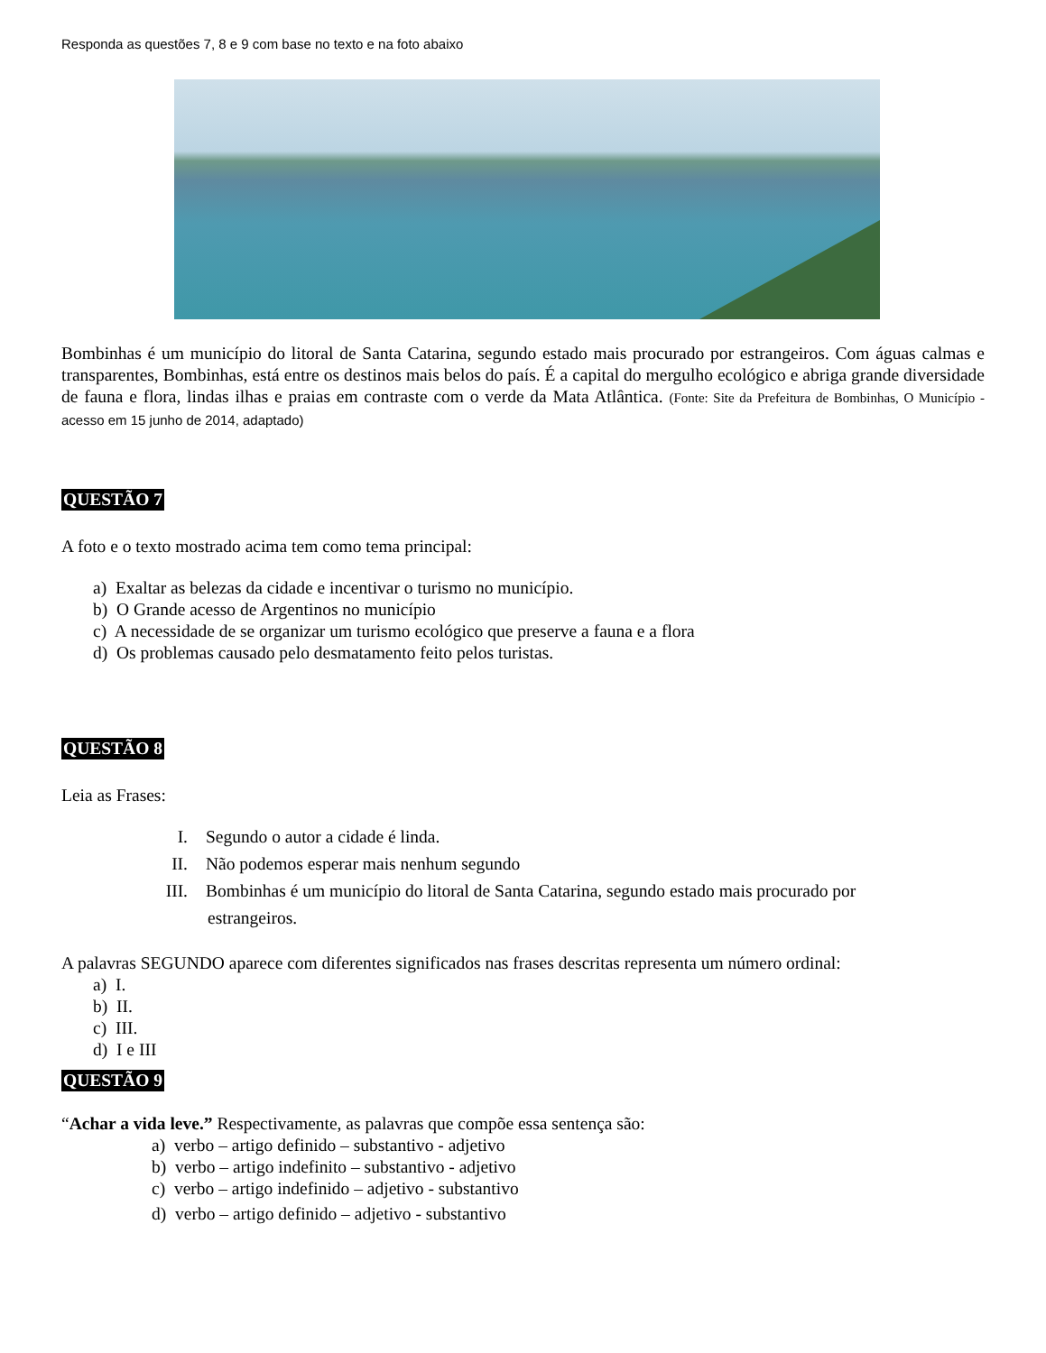Responda as questões 7, 8 e 9 com base no texto e na foto abaixo
Bombinhas é um município do litoral de Santa Catarina, segundo estado mais procurado por estrangeiros. Com águas calmas e transparentes, Bombinhas, está entre os destinos mais belos do país. É a capital do mergulho ecológico e abriga grande diversidade de fauna e flora, lindas ilhas e praias em contraste com o verde da Mata Atlântica. (Fonte: Site da Prefeitura de Bombinhas, O Município - acesso em 15 junho de 2014, adaptado)
QUESTÃO 7
A foto e o texto mostrado acima tem como tema principal:
a) Exaltar as belezas da cidade e incentivar o turismo no município.
b) O Grande acesso de Argentinos no município
c) A necessidade de se organizar um turismo ecológico que preserve a fauna e a flora
d) Os problemas causado pelo desmatamento feito pelos turistas.
QUESTÃO 8
Leia as Frases:
I. Segundo o autor a cidade é linda.
II. Não podemos esperar mais nenhum segundo
III. Bombinhas é um município do litoral de Santa Catarina, segundo estado mais procurado por
estrangeiros.
A palavras SEGUNDO aparece com diferentes significados nas frases descritas representa um número ordinal:
a) I.
b) II.
c) III.
d) I e III
QUESTÃO 9
“Achar a vida leve.” Respectivamente, as palavras que compõe essa sentença são:
a) verbo – artigo definido – substantivo - adjetivo
b) verbo – artigo indefinito – substantivo - adjetivo
c) verbo – artigo indefinido – adjetivo - substantivo
d) verbo – artigo definido – adjetivo - substantivo